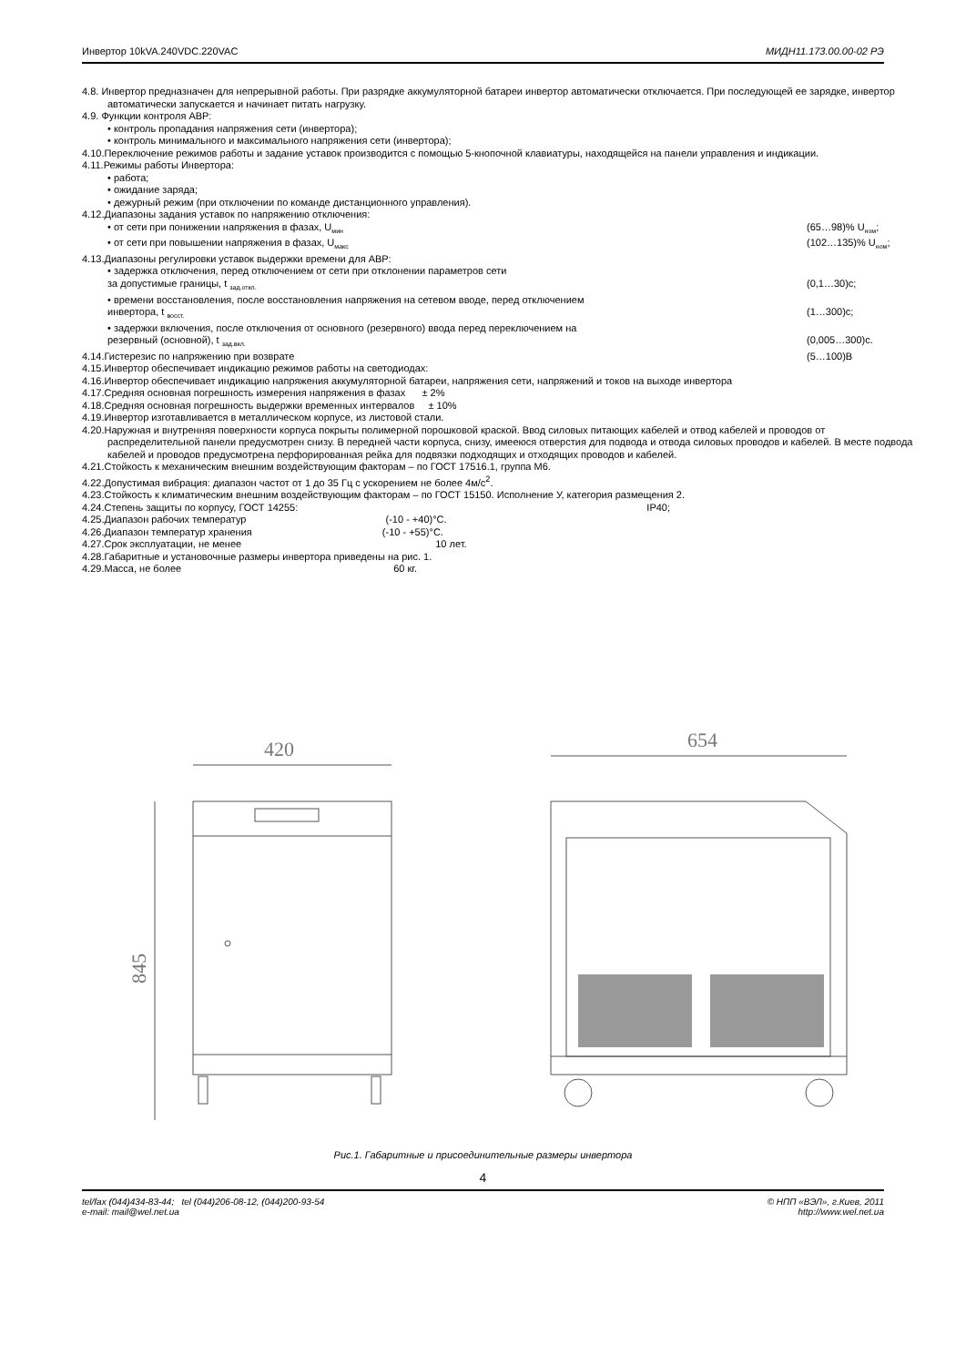Инвертор 10kVA.240VDC.220VAC МИДН11.173.00.00-02 РЭ
4.8. Инвертор предназначен для непрерывной работы. При разрядке аккумуляторной батареи инвертор автоматически отключается. При последующей ее зарядке, инвертор автоматически запускается и начинает питать нагрузку.
4.9. Функции контроля АВР:
• контроль пропадания напряжения сети (инвертора);
• контроль минимального и максимального напряжения сети (инвертора);
4.10.Переключение режимов работы и задание уставок производится с помощью 5-кнопочной клавиатуры, находящейся на панели управления и индикации.
4.11.Режимы работы Инвертора:
• работа;
• ожидание заряда;
• дежурный режим (при отключении по команде дистанционного управления).
4.12.Диапазоны задания уставок по напряжению отключения:
• от сети при понижении напряжения в фазах, U<sub>мин</sub> (65…98)% U<sub>ном</sub>;
• от сети при повышении напряжения в фазах, U<sub>макс</sub> (102…135)% U<sub>ном</sub>;
4.13.Диапазоны регулировки уставок выдержки времени для АВР:
• задержка отключения, перед отключением от сети при отклонении параметров сети
за допустимые границы, t <sub>зад.откл.</sub> (0,1…30)с;
• времени восстановления, после восстановления напряжения на сетевом вводе, перед отключением
инвертора, t <sub>восст.</sub> (1…300)с;
• задержки включения, после отключения от основного (резервного) ввода перед переключением на
резервный (основной), t <sub>зад.вкл.</sub> (0,005…300)с.
4.14.Гистерезис по напряжению при возврате (5…100)В
4.15.Инвертор обеспечивает индикацию режимов работы на светодиодах:
4.16.Инвертор обеспечивает индикацию напряжения аккумуляторной батареи, напряжения сети, напряжений и токов на выходе инвертора
4.17.Средняя основная погрешность измерения напряжения в фазах ± 2%
4.18.Средняя основная погрешность выдержки временных интервалов ± 10%
4.19.Инвертор изготавливается в металлическом корпусе, из листовой стали.
4.20.Наружная и внутренняя поверхности корпуса покрыты полимерной порошковой краской. Ввод силовых питающих кабелей и отвод кабелей и проводов от распределительной панели предусмотрен снизу. В передней части корпуса, снизу, имееюся отверстия для подвода и отвода силовых проводов и кабелей. В месте подвода кабелей и проводов предусмотрена перфорированная рейка для подвязки подходящих и отходящих проводов и кабелей.
4.21.Стойкость к механическим внешним воздействующим факторам – по ГОСТ 17516.1, группа М6.
4.22.Допустимая вибрация: диапазон частот от 1 до 35 Гц с ускорением не более 4м/с<sup>2</sup>.
4.23.Стойкость к климатическим внешним воздействующим факторам – по ГОСТ 15150. Исполнение У, категория размещения 2.
4.24.Степень защиты по корпусу, ГОСТ 14255: IP40;
4.25.Диапазон рабочих температур (-10 - +40)°С.
4.26.Диапазон температур хранения (-10 - +55)°С.
4.27.Срок эксплуатации, не менее 10 лет.
4.28.Габаритные и установочные размеры инвертора приведены на рис. 1.
4.29.Масса, не более 60 кг.
420
845
654
Рис.1. Габаритные и присоединительные размеры инвертора
4
tel/fax (044)434-83-44; tel (044)206-08-12, (044)200-93-54
e-mail: mail@wel.net.ua © НПП «ВЭЛ», г.Киев, 2011
http://www.wel.net.ua